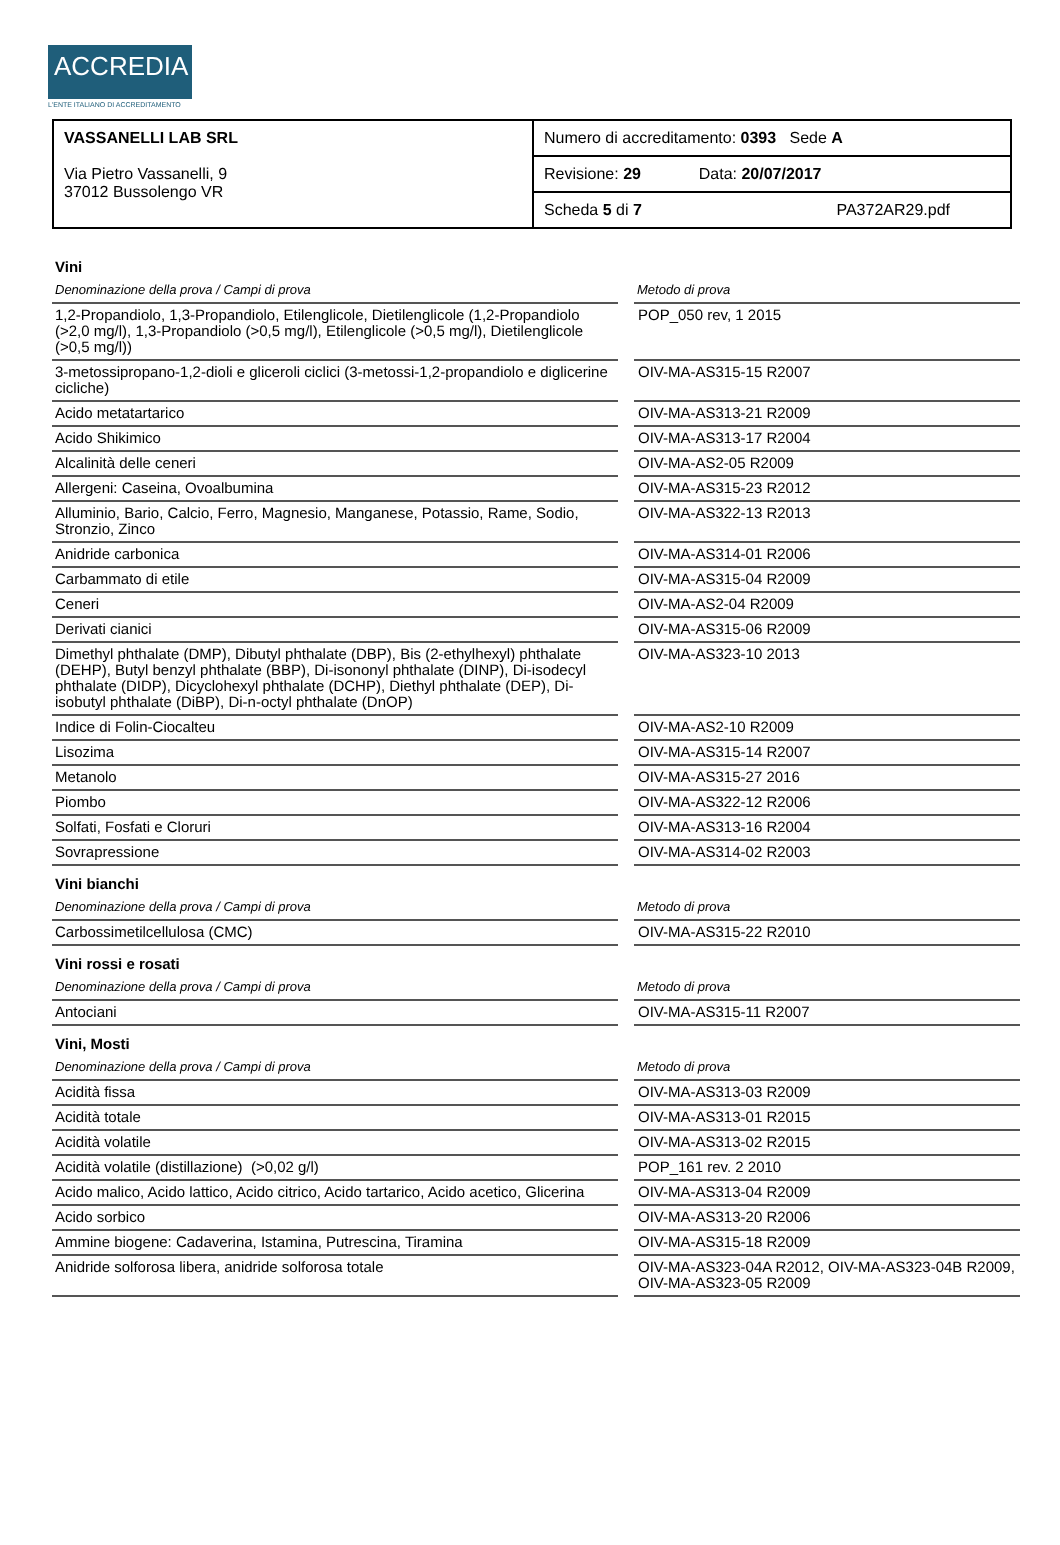ACCREDIA
L'ENTE ITALIANO DI ACCREDITAMENTO
| VASSANELLI LAB SRL Via Pietro Vassanelli, 9 37012 Bussolengo VR | Numero di accreditamento: 0393 Sede A |
| | Revisione: 29 Data: 20/07/2017 |
| | Scheda 5 di 7 PA372AR29.pdf |
| Vini | | |
| Denominazione della prova / Campi di prova | | Metodo di prova |
| 1,2-Propandiolo, 1,3-Propandiolo, Etilenglicole, Dietilenglicole (1,2-Propandiolo (>2,0 mg/l), 1,3-Propandiolo (>0,5 mg/l), Etilenglicole (>0,5 mg/l), Dietilenglicole (>0,5 mg/l)) | | POP_050 rev, 1 2015 |
| 3-metossipropano-1,2-dioli e gliceroli ciclici (3-metossi-1,2-propandiolo e diglicerine cicliche) | | OIV-MA-AS315-15 R2007 |
| Acido metatartarico | | OIV-MA-AS313-21 R2009 |
| Acido Shikimico | | OIV-MA-AS313-17 R2004 |
| Alcalinità delle ceneri | | OIV-MA-AS2-05 R2009 |
| Allergeni: Caseina, Ovoalbumina | | OIV-MA-AS315-23 R2012 |
| Alluminio, Bario, Calcio, Ferro, Magnesio, Manganese, Potassio, Rame, Sodio, Stronzio, Zinco | | OIV-MA-AS322-13 R2013 |
| Anidride carbonica | | OIV-MA-AS314-01 R2006 |
| Carbammato di etile | | OIV-MA-AS315-04 R2009 |
| Ceneri | | OIV-MA-AS2-04 R2009 |
| Derivati cianici | | OIV-MA-AS315-06 R2009 |
| Dimethyl phthalate (DMP), Dibutyl phthalate (DBP), Bis (2-ethylhexyl) phthalate (DEHP), Butyl benzyl phthalate (BBP), Di-isononyl phthalate (DINP), Di-isodecyl phthalate (DIDP), Dicyclohexyl phthalate (DCHP), Diethyl phthalate (DEP), Di-isobutyl phthalate (DiBP), Di-n-octyl phthalate (DnOP) | | OIV-MA-AS323-10 2013 |
| Indice di Folin-Ciocalteu | | OIV-MA-AS2-10 R2009 |
| Lisozima | | OIV-MA-AS315-14 R2007 |
| Metanolo | | OIV-MA-AS315-27 2016 |
| Piombo | | OIV-MA-AS322-12 R2006 |
| Solfati, Fosfati e Cloruri | | OIV-MA-AS313-16 R2004 |
| Sovrapressione | | OIV-MA-AS314-02 R2003 |
| Vini bianchi | | |
| Denominazione della prova / Campi di prova | | Metodo di prova |
| Carbossimetilcellulosa (CMC) | | OIV-MA-AS315-22 R2010 |
| Vini rossi e rosati | | |
| Denominazione della prova / Campi di prova | | Metodo di prova |
| Antociani | | OIV-MA-AS315-11 R2007 |
| Vini, Mosti | | |
| Denominazione della prova / Campi di prova | | Metodo di prova |
| Acidità fissa | | OIV-MA-AS313-03 R2009 |
| Acidità totale | | OIV-MA-AS313-01 R2015 |
| Acidità volatile | | OIV-MA-AS313-02 R2015 |
| Acidità volatile (distillazione) (>0,02 g/l) | | POP_161 rev. 2 2010 |
| Acido malico, Acido lattico, Acido citrico, Acido tartarico, Acido acetico, Glicerina | | OIV-MA-AS313-04 R2009 |
| Acido sorbico | | OIV-MA-AS313-20 R2006 |
| Ammine biogene: Cadaverina, Istamina, Putrescina, Tiramina | | OIV-MA-AS315-18 R2009 |
| Anidride solforosa libera, anidride solforosa totale | | OIV-MA-AS323-04A R2012, OIV-MA-AS323-04B R2009, OIV-MA-AS323-05 R2009 |